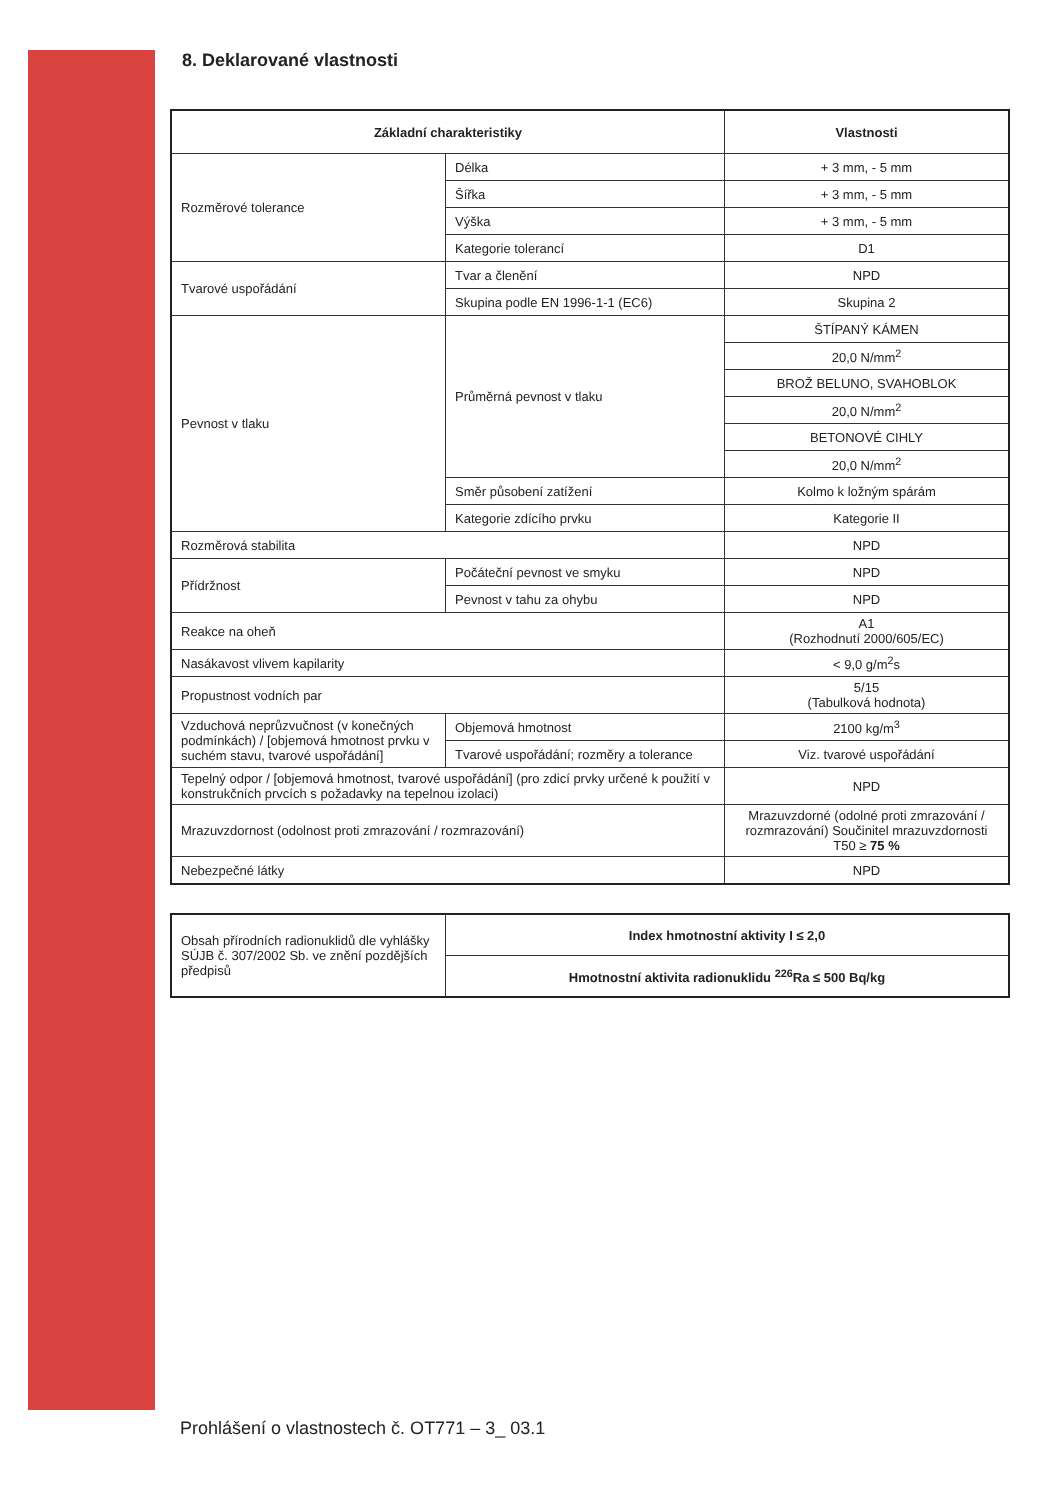8. Deklarované vlastnosti
| Základní charakteristiky | | Vlastnosti |
| --- | --- | --- |
| Rozměrové tolerance | Délka | + 3 mm, - 5 mm |
| | Šířka | + 3 mm, - 5 mm |
| | Výška | + 3 mm, - 5 mm |
| | Kategorie tolerancí | D1 |
| Tvarové uspořádání | Tvar a členění | NPD |
| | Skupina podle EN 1996-1-1 (EC6) | Skupina 2 |
| Pevnost v tlaku | Průměrná pevnost v tlaku | ŠTÍPANÝ KÁMEN |
| | | 20,0 N/mm<sup>2</sup> |
| | | BROŽ BELUNO, SVAHOBLOK |
| | | 20,0 N/mm<sup>2</sup> |
| | | BETONOVÉ CIHLY |
| | | 20,0 N/mm<sup>2</sup> |
| | Směr působení zatížení | Kolmo k ložným spárám |
| | Kategorie zdícího prvku | Kategorie II |
| Rozměrová stabilita | | NPD |
| Přídržnost | Počáteční pevnost ve smyku | NPD |
| | Pevnost v tahu za ohybu | NPD |
| Reakce na oheň | | A1 (Rozhodnutí 2000/605/EC) |
| Nasákavost vlivem kapilarity | | < 9,0 g/m<sup>2</sup>s |
| Propustnost vodních par | | 5/15 (Tabulková hodnota) |
| Vzduchová neprůzvučnost (v konečných podmínkách) / [objemová hmotnost prvku v suchém stavu, tvarové uspořádání] | Objemová hmotnost | 2100 kg/m<sup>3</sup> |
| | Tvarové uspořádání; rozměry a tolerance | Viz. tvarové uspořádání |
| Tepelný odpor / [objemová hmotnost, tvarové uspořádání] (pro zdicí prvky určené k použití v konstrukčních prvcích s požadavky na tepelnou izolaci) | | NPD |
| Mrazuvzdornost (odolnost proti zmrazování / rozmrazování) | | Mrazuvzdorné (odolné proti zmrazování / rozmrazování) Součinitel mrazuvzdornosti T50 ≥ 75 % |
| Nebezpečné látky | | NPD |
| Obsah přírodních radionuklidů dle vyhlášky SÚJB č. 307/2002 Sb. ve znění pozdějších předpisů | Index hmotnostní aktivity I ≤ 2,0 |
| | Hmotnostní aktivita radionuklidu <sup>226</sup>Ra ≤ 500 Bq/kg |
Prohlášení o vlastnostech č. OT771 – 3_ 03.1